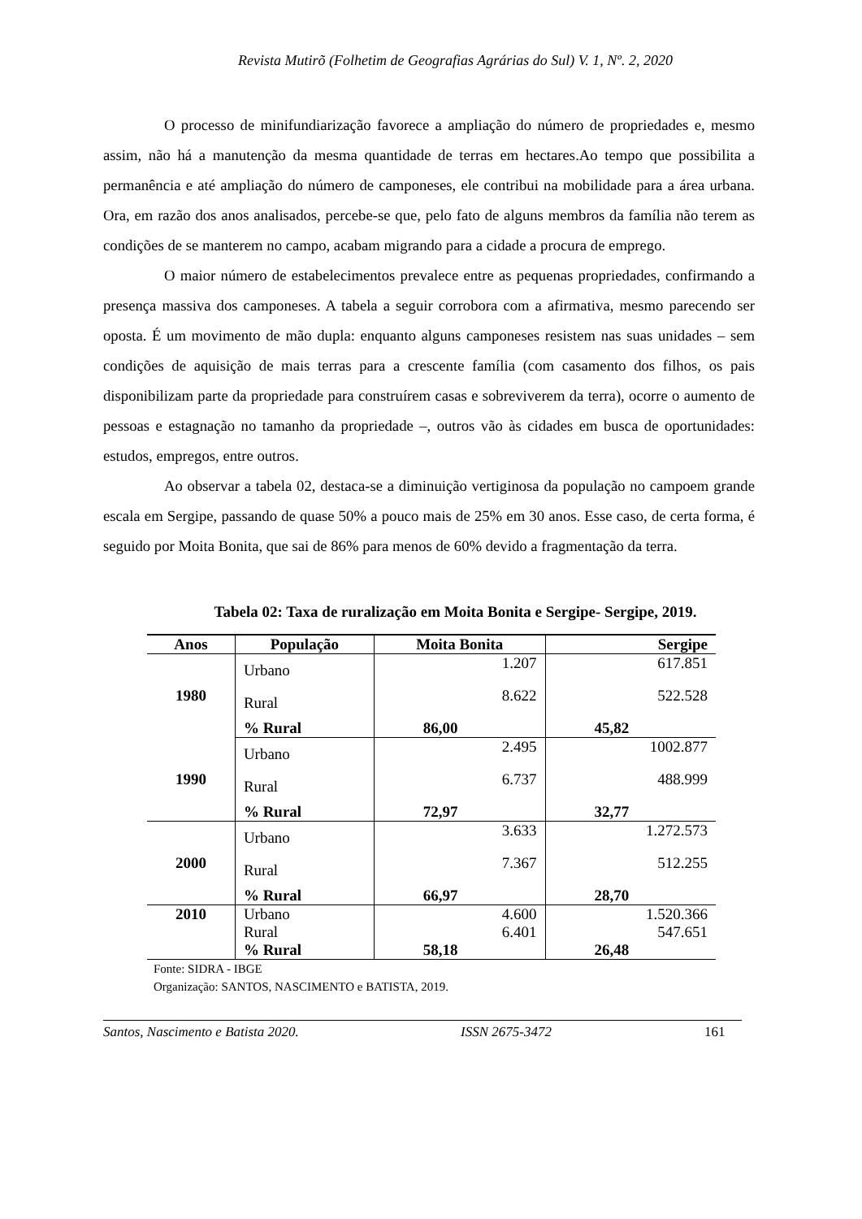Revista Mutirõ (Folhetim de Geografias Agrárias do Sul) V. 1, Nº. 2, 2020
O processo de minifundiarização favorece a ampliação do número de propriedades e, mesmo assim, não há a manutenção da mesma quantidade de terras em hectares.Ao tempo que possibilita a permanência e até ampliação do número de camponeses, ele contribui na mobilidade para a área urbana. Ora, em razão dos anos analisados, percebe-se que, pelo fato de alguns membros da família não terem as condições de se manterem no campo, acabam migrando para a cidade a procura de emprego.
O maior número de estabelecimentos prevalece entre as pequenas propriedades, confirmando a presença massiva dos camponeses. A tabela a seguir corrobora com a afirmativa, mesmo parecendo ser oposta. É um movimento de mão dupla: enquanto alguns camponeses resistem nas suas unidades – sem condições de aquisição de mais terras para a crescente família (com casamento dos filhos, os pais disponibilizam parte da propriedade para construírem casas e sobreviverem da terra), ocorre o aumento de pessoas e estagnação no tamanho da propriedade –, outros vão às cidades em busca de oportunidades: estudos, empregos, entre outros.
Ao observar a tabela 02, destaca-se a diminuição vertiginosa da população no campoem grande escala em Sergipe, passando de quase 50% a pouco mais de 25% em 30 anos. Esse caso, de certa forma, é seguido por Moita Bonita, que sai de 86% para menos de 60% devido a fragmentação da terra.
Tabela 02: Taxa de ruralização em Moita Bonita e Sergipe- Sergipe, 2019.
| Anos | População | Moita Bonita | Sergipe |
| --- | --- | --- | --- |
| 1980 | Urbano | 1.207 | 617.851 |
| | Rural | 8.622 | 522.528 |
| | % Rural | 86,00 | 45,82 |
| 1990 | Urbano | 2.495 | 1002.877 |
| | Rural | 6.737 | 488.999 |
| | % Rural | 72,97 | 32,77 |
| 2000 | Urbano | 3.633 | 1.272.573 |
| | Rural | 7.367 | 512.255 |
| | % Rural | 66,97 | 28,70 |
| 2010 | Urbano | 4.600 | 1.520.366 |
| | Rural | 6.401 | 547.651 |
| | % Rural | 58,18 | 26,48 |
Fonte: SIDRA - IBGE
Organização: SANTOS, NASCIMENTO e BATISTA, 2019.
Santos, Nascimento e Batista 2020. ISSN 2675-3472 161